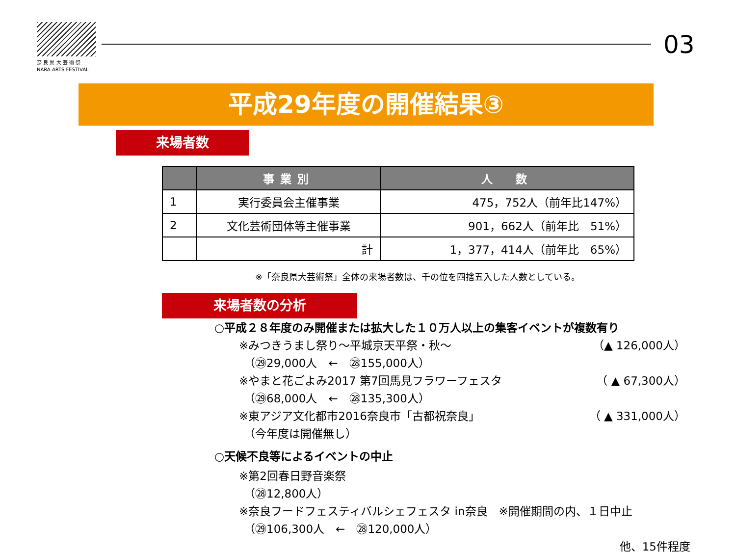奈 良 県 大 芸 術 祭
NARA ARTS FESTIVAL
03
平成29年度の開催結果③
来場者数
| | 事業別 | 人 数 |
| --- | --- | --- |
| 1 | 実行委員会主催事業 | 475，752人（前年比147%） |
| 2 | 文化芸術団体等主催事業 | 901，662人（前年比 51%） |
| | 計 | 1，377，414人（前年比 65%） |
※「奈良県大芸術祭」全体の来場者数は、千の位を四捨五入した人数としている。
来場者数の分析
○平成２８年度のみ開催または拡大した１０万人以上の集客イベントが複数有り
※みつきうまし祭り～平城京天平祭・秋～ （▲ 126,000人）
（㉙29,000人　←　㉘155,000人）
※やまと花ごよみ2017 第7回馬見フラワーフェスタ （ ▲ 67,300人）
（㉙68,000人　←　㉘135,300人）
※東アジア文化都市2016奈良市「古都祝奈良」 （ ▲ 331,000人）
（今年度は開催無し）
○天候不良等によるイベントの中止
※第2回春日野音楽祭
（㉘12,800人）
※奈良フードフェスティバルシェフェスタ in奈良　※開催期間の内、１日中止
（㉙106,300人　←　㉘120,000人）
他、15件程度